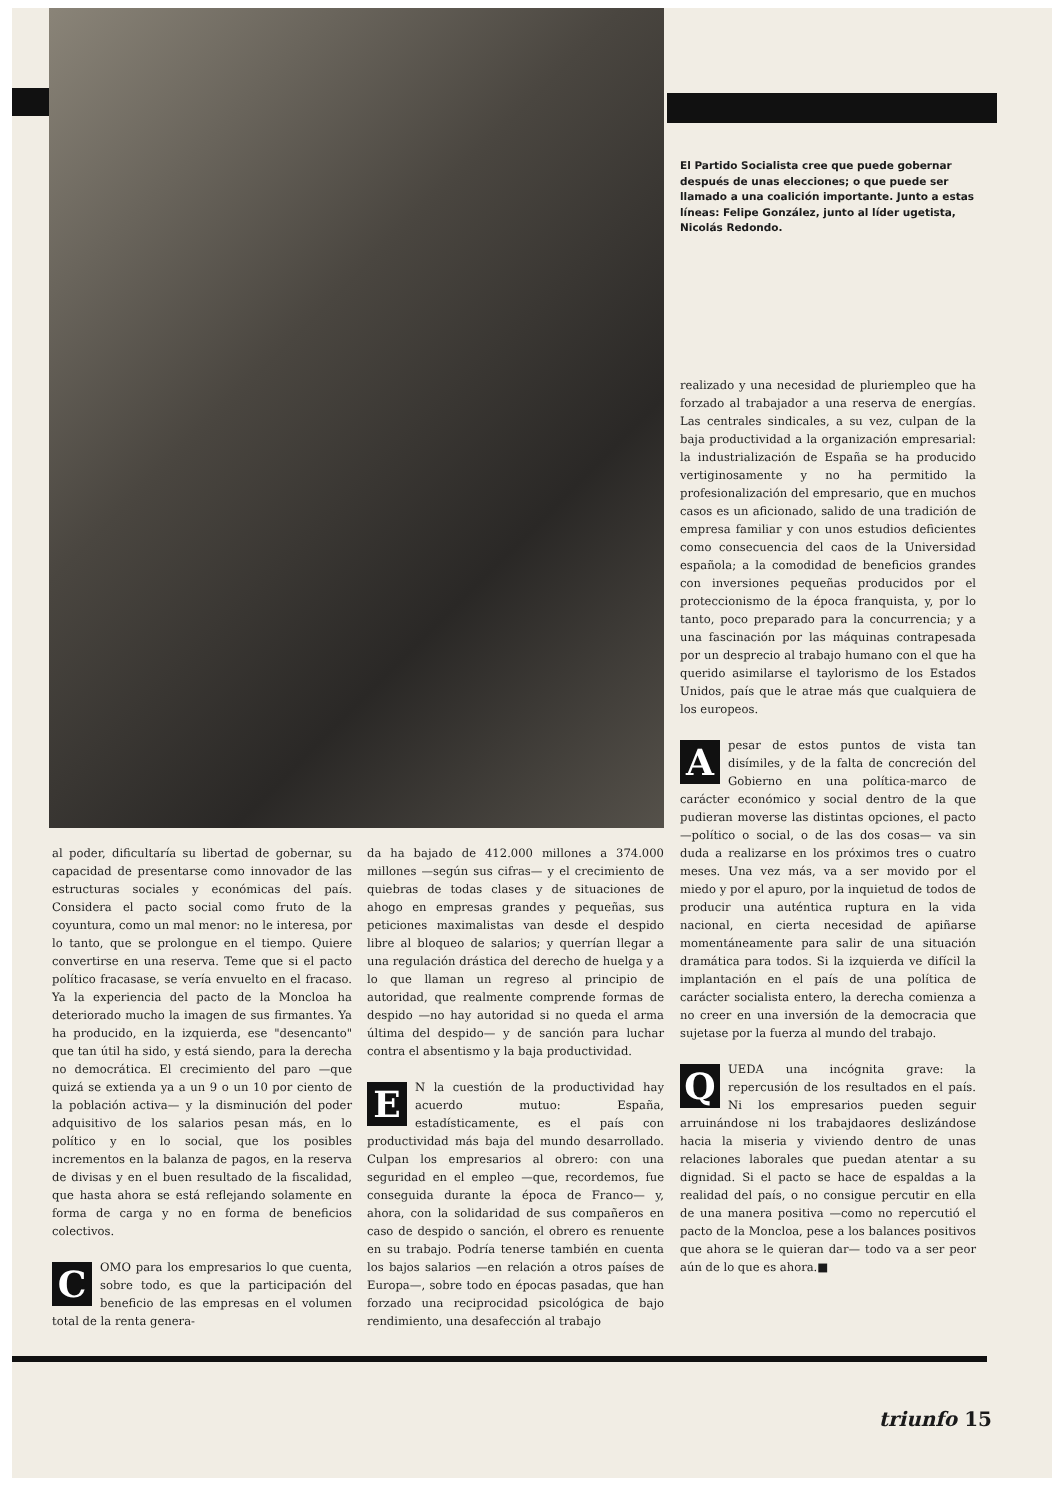El Partido Socialista cree que puede gobernar después de unas elecciones; o que puede ser llamado a una coalición importante. Junto a estas líneas: Felipe González, junto al líder ugetista, Nicolás Redondo.
al poder, dificultaría su libertad de gobernar, su capacidad de presentarse como innovador de las estructuras sociales y económicas del país. Considera el pacto social como fruto de la coyuntura, como un mal menor: no le interesa, por lo tanto, que se prolongue en el tiempo. Quiere convertirse en una reserva. Teme que si el pacto político fracasase, se vería envuelto en el fracaso. Ya la experiencia del pacto de la Moncloa ha deteriorado mucho la imagen de sus firmantes. Ya ha producido, en la izquierda, ese "desencanto" que tan útil ha sido, y está siendo, para la derecha no democrática. El crecimiento del paro —que quizá se extienda ya a un 9 o un 10 por ciento de la población activa— y la disminución del poder adquisitivo de los salarios pesan más, en lo político y en lo social, que los posibles incrementos en la balanza de pagos, en la reserva de divisas y en el buen resultado de la fiscalidad, que hasta ahora se está reflejando solamente en forma de carga y no en forma de beneficios colectivos.
COMO para los empresarios lo que cuenta, sobre todo, es que la participación del beneficio de las empresas en el volumen total de la renta genera-
da ha bajado de 412.000 millones a 374.000 millones —según sus cifras— y el crecimiento de quiebras de todas clases y de situaciones de ahogo en empresas grandes y pequeñas, sus peticiones maximalistas van desde el despido libre al bloqueo de salarios; y querrían llegar a una regulación drástica del derecho de huelga y a lo que llaman un regreso al principio de autoridad, que realmente comprende formas de despido —no hay autoridad si no queda el arma última del despido— y de sanción para luchar contra el absentismo y la baja productividad.
EN la cuestión de la productividad hay acuerdo mutuo: España, estadísticamente, es el país con productividad más baja del mundo desarrollado. Culpan los empresarios al obrero: con una seguridad en el empleo —que, recordemos, fue conseguida durante la época de Franco— y, ahora, con la solidaridad de sus compañeros en caso de despido o sanción, el obrero es renuente en su trabajo. Podría tenerse también en cuenta los bajos salarios —en relación a otros países de Europa—, sobre todo en épocas pasadas, que han forzado una reciprocidad psicológica de bajo rendimiento, una desafección al trabajo
realizado y una necesidad de pluriempleo que ha forzado al trabajador a una reserva de energías. Las centrales sindicales, a su vez, culpan de la baja productividad a la organización empresarial: la industrialización de España se ha producido vertiginosamente y no ha permitido la profesionalización del empresario, que en muchos casos es un aficionado, salido de una tradición de empresa familiar y con unos estudios deficientes como consecuencia del caos de la Universidad española; a la comodidad de beneficios grandes con inversiones pequeñas producidos por el proteccionismo de la época franquista, y, por lo tanto, poco preparado para la concurrencia; y a una fascinación por las máquinas contrapesada por un desprecio al trabajo humano con el que ha querido asimilarse el taylorismo de los Estados Unidos, país que le atrae más que cualquiera de los europeos.
A pesar de estos puntos de vista tan disímiles, y de la falta de concreción del Gobierno en una política-marco de carácter económico y social dentro de la que pudieran moverse las distintas opciones, el pacto —político o social, o de las dos cosas— va sin duda a realizarse en los próximos tres o cuatro meses. Una vez más, va a ser movido por el miedo y por el apuro, por la inquietud de todos de producir una auténtica ruptura en la vida nacional, en cierta necesidad de apiñarse momentáneamente para salir de una situación dramática para todos. Si la izquierda ve difícil la implantación en el país de una política de carácter socialista entero, la derecha comienza a no creer en una inversión de la democracia que sujetase por la fuerza al mundo del trabajo.
QUEDA una incógnita grave: la repercusión de los resultados en el país. Ni los empresarios pueden seguir arruinándose ni los trabajdaores deslizándose hacia la miseria y viviendo dentro de unas relaciones laborales que puedan atentar a su dignidad. Si el pacto se hace de espaldas a la realidad del país, o no consigue percutir en ella de una manera positiva —como no repercutió el pacto de la Moncloa, pese a los balances positivos que ahora se le quieran dar— todo va a ser peor aún de lo que es ahora.■
triunfo 15